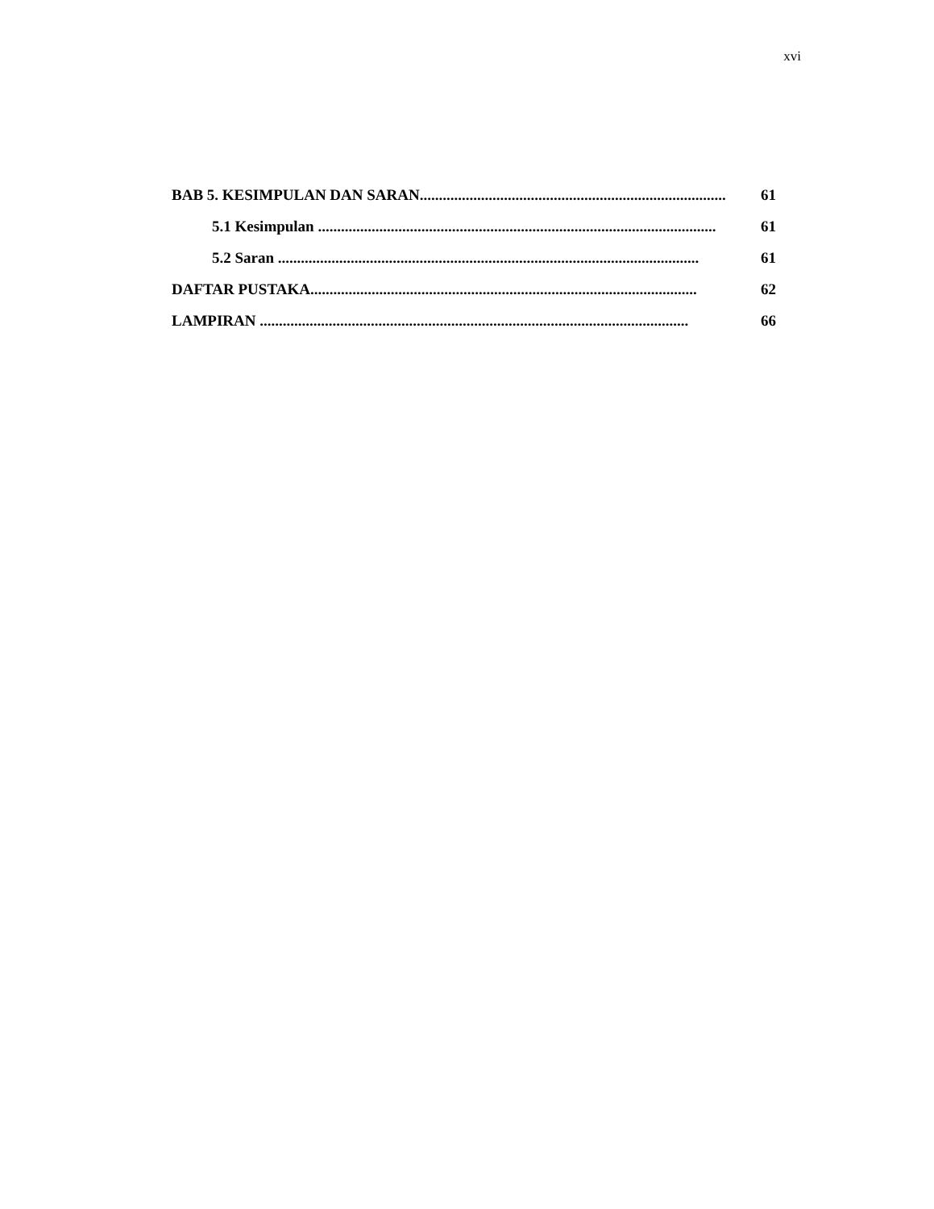xvi
BAB 5. KESIMPULAN DAN SARAN......................................................................................... 61
5.1 Kesimpulan ........................................................................................................ 61
5.2 Saran .............................................................................................................. 61
DAFTAR PUSTAKA..................................................................................................... 62
LAMPIRAN ................................................................................................................ 66